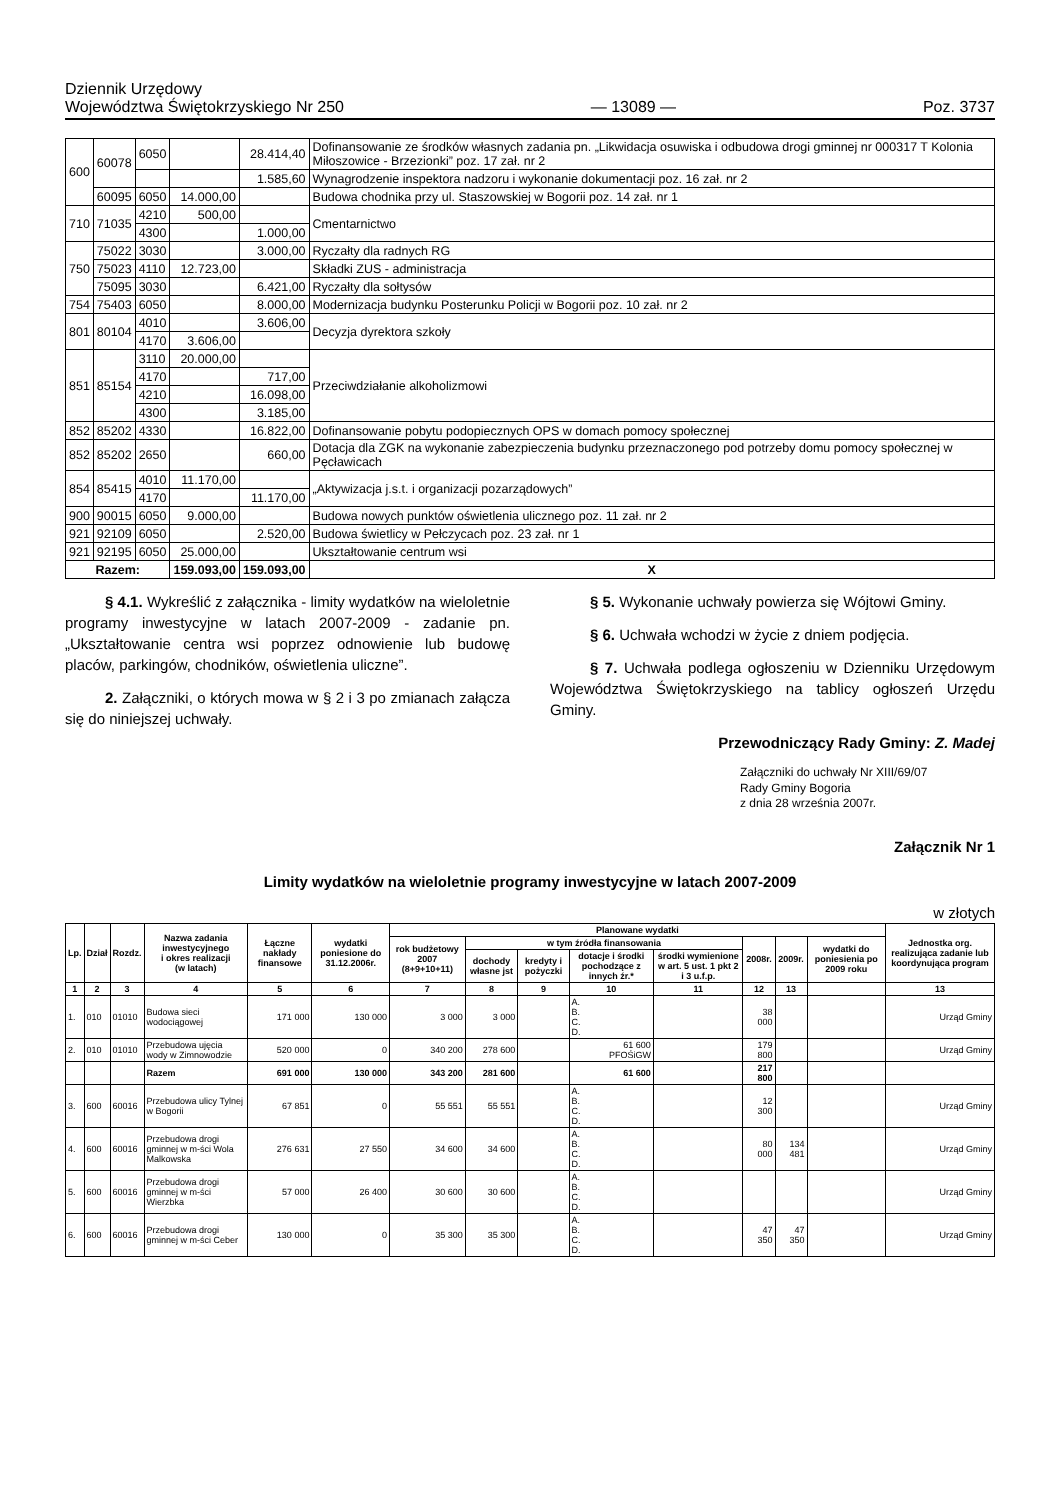Dziennik Urzędowy
Województwa Świętokrzyskiego Nr 250
— 13089 —
Poz. 3737
| 600 | 60078 | 6050 | | 28.414,40 | Dofinansowanie ze środków własnych zadania pn. „Likwidacja osuwiska i odbudowa drogi gminnej nr 000317 T Kolonia Miłoszowice - Brzezionki” poz. 17 zał. nr 2 |
| | | | | 1.585,60 | Wynagrodzenie inspektora nadzoru i wykonanie dokumentacji poz. 16 zał. nr 2 |
| | 60095 | 6050 | 14.000,00 | | Budowa chodnika przy ul. Staszowskiej w Bogorii poz. 14 zał. nr 1 |
| 710 | 71035 | 4210 | 500,00 | | Cmentarnictwo |
| | | 4300 | | 1.000,00 | |
| 750 | 75022 | 3030 | | 3.000,00 | Ryczałty dla radnych RG |
| | 75023 | 4110 | 12.723,00 | | Składki ZUS - administracja |
| | 75095 | 3030 | | 6.421,00 | Ryczałty dla sołtysów |
| 754 | 75403 | 6050 | | 8.000,00 | Modernizacja budynku Posterunku Policji w Bogorii poz. 10 zał. nr 2 |
| 801 | 80104 | 4010 | | 3.606,00 | Decyzja dyrektora szkoły |
| | | 4170 | 3.606,00 | | |
| 851 | 85154 | 3110 | 20.000,00 | | Przeciwdziałanie alkoholizmowi |
| | | 4170 | | 717,00 | |
| | | 4210 | | 16.098,00 | |
| | | 4300 | | 3.185,00 | |
| 852 | 85202 | 4330 | | 16.822,00 | Dofinansowanie pobytu podopiecznych OPS w domach pomocy społecznej |
| 852 | 85202 | 2650 | | 660,00 | Dotacja dla ZGK na wykonanie zabezpieczenia budynku przeznaczonego pod potrzeby domu pomocy społecznej w Pęcławicach |
| 854 | 85415 | 4010 | 11.170,00 | | „Aktywizacja j.s.t. i organizacji pozarządowych” |
| | | 4170 | | 11.170,00 | |
| 900 | 90015 | 6050 | 9.000,00 | | Budowa nowych punktów oświetlenia ulicznego poz. 11 zał. nr 2 |
| 921 | 92109 | 6050 | | 2.520,00 | Budowa świetlicy w Pełczycach poz. 23 zał. nr 1 |
| 921 | 92195 | 6050 | 25.000,00 | | Ukształtowanie centrum wsi |
| Razem: | | | 159.093,00 | 159.093,00 | X |
§ 4.1. Wykreślić z załącznika - limity wydatków na wieloletnie programy inwestycyjne w latach 2007-2009 - zadanie pn. „Ukształtowanie centra wsi poprzez odnowienie lub budowę placów, parkingów, chodników, oświetlenia uliczne”.
2. Załączniki, o których mowa w § 2 i 3 po zmianach załącza się do niniejszej uchwały.
§ 5. Wykonanie uchwały powierza się Wójtowi Gminy.
§ 6. Uchwała wchodzi w życie z dniem podjęcia.
§ 7. Uchwała podlega ogłoszeniu w Dzienniku Urzędowym Województwa Świętokrzyskiego na tablicy ogłoszeń Urzędu Gminy.
Przewodniczący Rady Gminy: Z. Madej
Załączniki do uchwały Nr XIII/69/07
Rady Gminy Bogoria
z dnia 28 września 2007r.
Załącznik Nr 1
Limity wydatków na wieloletnie programy inwestycyjne w latach 2007-2009
w złotych
| Lp. | Dział | Rozdz. | Nazwa zadania inwestycyjnego i okres realizacji (w latach) | Łączne nakłady finansowe | wydatki poniesione do 31.12.2006r. | Planowane wydatki | | | | | | | | Jednostka org. realizująca zadanie lub koordynująca program |
| --- | --- | --- | --- | --- | --- | --- | --- | --- | --- | --- | --- | --- | --- | --- |
| | | | | | | rok budżetowy 2007 (8+9+10+11) | w tym źródła finansowania | | | | 2008r. | 2009r. | wydatki do poniesienia po 2009 roku | |
| | | | | | | | dochody własne jst | kredyty i pożyczki | dotacje i środki pochodzące z innych źr.* | środki wymienione w art. 5 ust. 1 pkt 2 i 3 u.f.p. | | | | |
| 1 | 2 | 3 | 4 | 5 | 6 | 7 | 8 | 9 | 10 | 11 | 12 | 13 | | 13 |
| 1. | 010 | 01010 | Budowa sieci wodociągowej | 171 000 | 130 000 | 3 000 | 3 000 | | A. B. C. D. | | 38 000 | | | Urząd Gminy |
| 2. | 010 | 01010 | Przebudowa ujęcia wody w Zimnowodzie | 520 000 | 0 | 340 200 | 278 600 | | 61 600 PFOŚiGW | | 179 800 | | | Urząd Gminy |
| | | | Razem | 691 000 | 130 000 | 343 200 | 281 600 | | 61 600 | | 217 800 | | | |
| 3. | 600 | 60016 | Przebudowa ulicy Tylnej w Bogorii | 67 851 | 0 | 55 551 | 55 551 | | A. B. C. D. | | 12 300 | | | Urząd Gminy |
| 4. | 600 | 60016 | Przebudowa drogi gminnej w m-ści Wola Malkowska | 276 631 | 27 550 | 34 600 | 34 600 | | A. B. C. D. | | 80 000 | 134 481 | | Urząd Gminy |
| 5. | 600 | 60016 | Przebudowa drogi gminnej w m-ści Wierzbka | 57 000 | 26 400 | 30 600 | 30 600 | | A. B. C. D. | | | | | Urząd Gminy |
| 6. | 600 | 60016 | Przebudowa drogi gminnej w m-ści Ceber | 130 000 | 0 | 35 300 | 35 300 | | A. B. C. D. | | 47 350 | 47 350 | | Urząd Gminy |